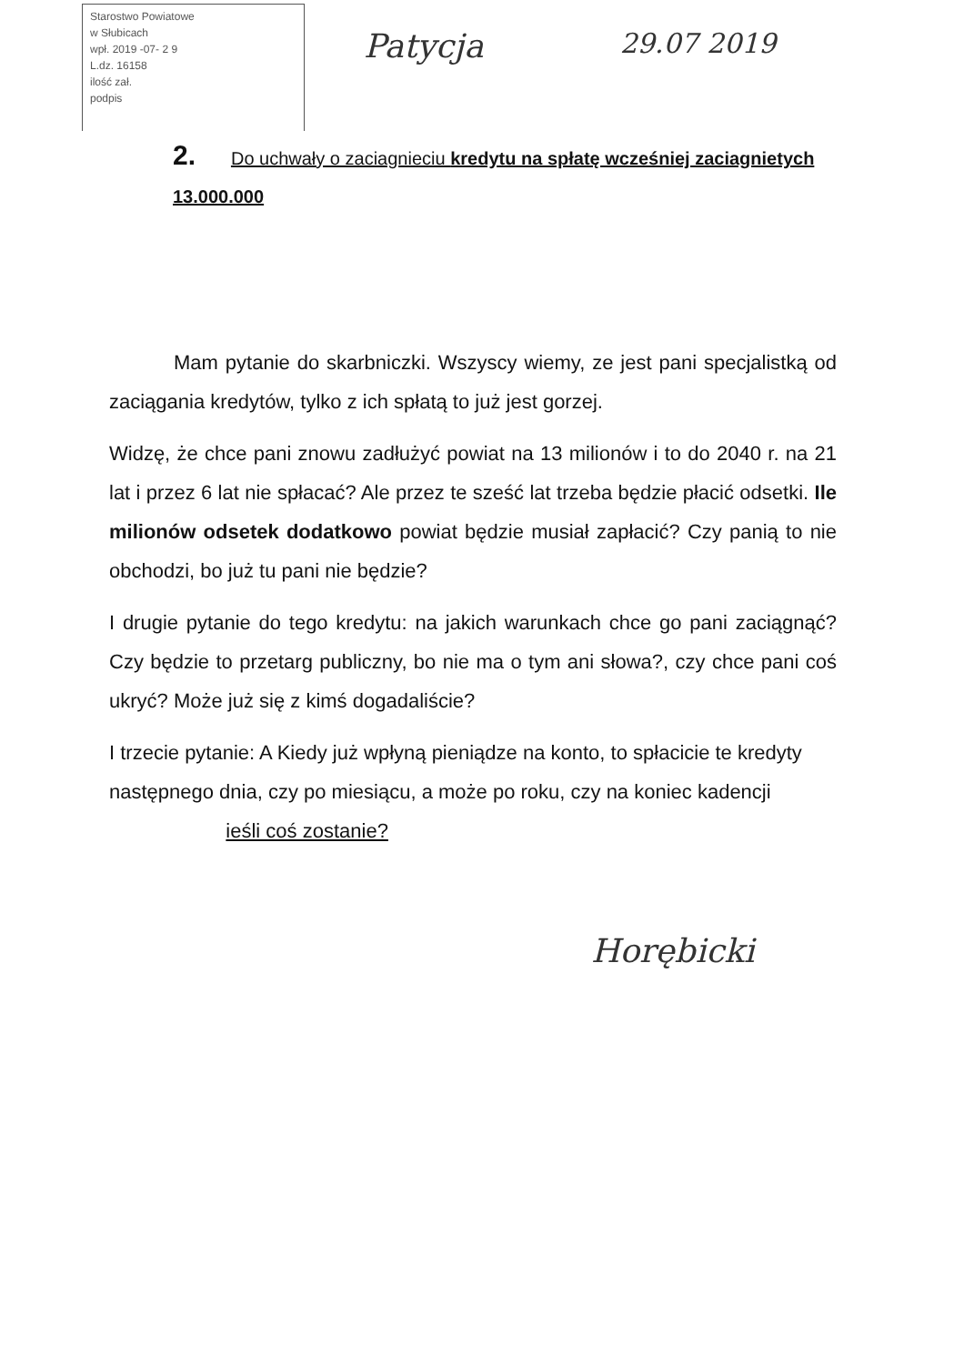Starostwo Powiatowe
w Słubicach
wpł. 2019 -07- 2 9
L.dz. 16158
ilość zał.
podpis
Patycja
29.07 2019
2. Do uchwały o zaciagnieciu kredytu na spłatę wcześniej zaciagnietych 13.000.000
Mam pytanie do skarbniczki. Wszyscy wiemy, ze jest pani specjalistką od zaciągania kredytów, tylko z ich spłatą to już jest gorzej.
Widzę, że chce pani znowu zadłużyć powiat na 13 milionów i to do 2040 r. na 21 lat i przez 6 lat nie spłacać? Ale przez te sześć lat trzeba będzie płacić odsetki. Ile milionów odsetek dodatkowo powiat będzie musiał zapłacić? Czy panią to nie obchodzi, bo już tu pani nie będzie?
I drugie pytanie do tego kredytu: na jakich warunkach chce go pani zaciągnąć? Czy będzie to przetarg publiczny, bo nie ma o tym ani słowa?, czy chce pani coś ukryć? Może już się z kimś dogadaliście?
I trzecie pytanie: A Kiedy już wpłyną pieniądze na konto, to spłacicie te kredyty następnego dnia, czy po miesiącu, a może po roku, czy na koniec kadencji ieśli coś zostanie?
Horębicki